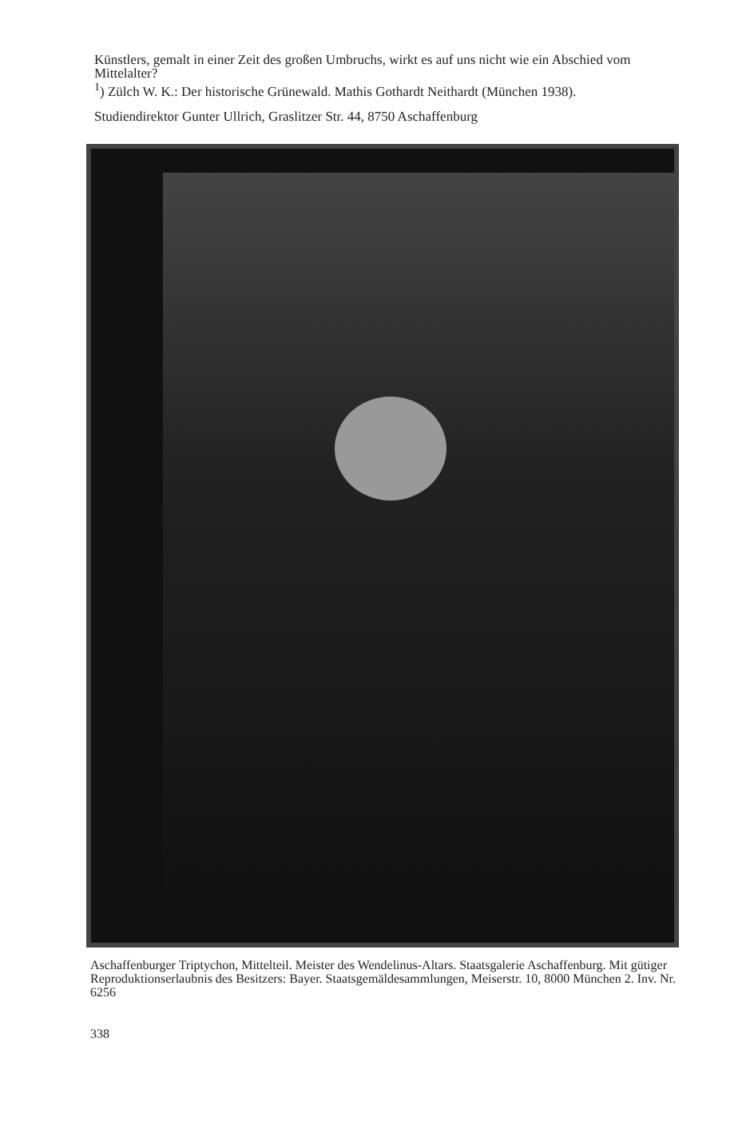Künstlers, gemalt in einer Zeit des großen Umbruchs, wirkt es auf uns nicht wie ein Abschied vom Mittelalter?
<sup>1</sup>) Zülch W. K.: Der historische Grünewald. Mathis Gothardt Neithardt (München 1938).
Studiendirektor Gunter Ullrich, Graslitzer Str. 44, 8750 Aschaffenburg
Aschaffenburger Triptychon, Mittelteil. Meister des Wendelinus-Altars. Staatsgalerie Aschaffenburg. Mit gütiger Reproduktionserlaubnis des Besitzers: Bayer. Staatsgemäldesammlungen, Meiserstr. 10, 8000 München 2. Inv. Nr. 6256
338